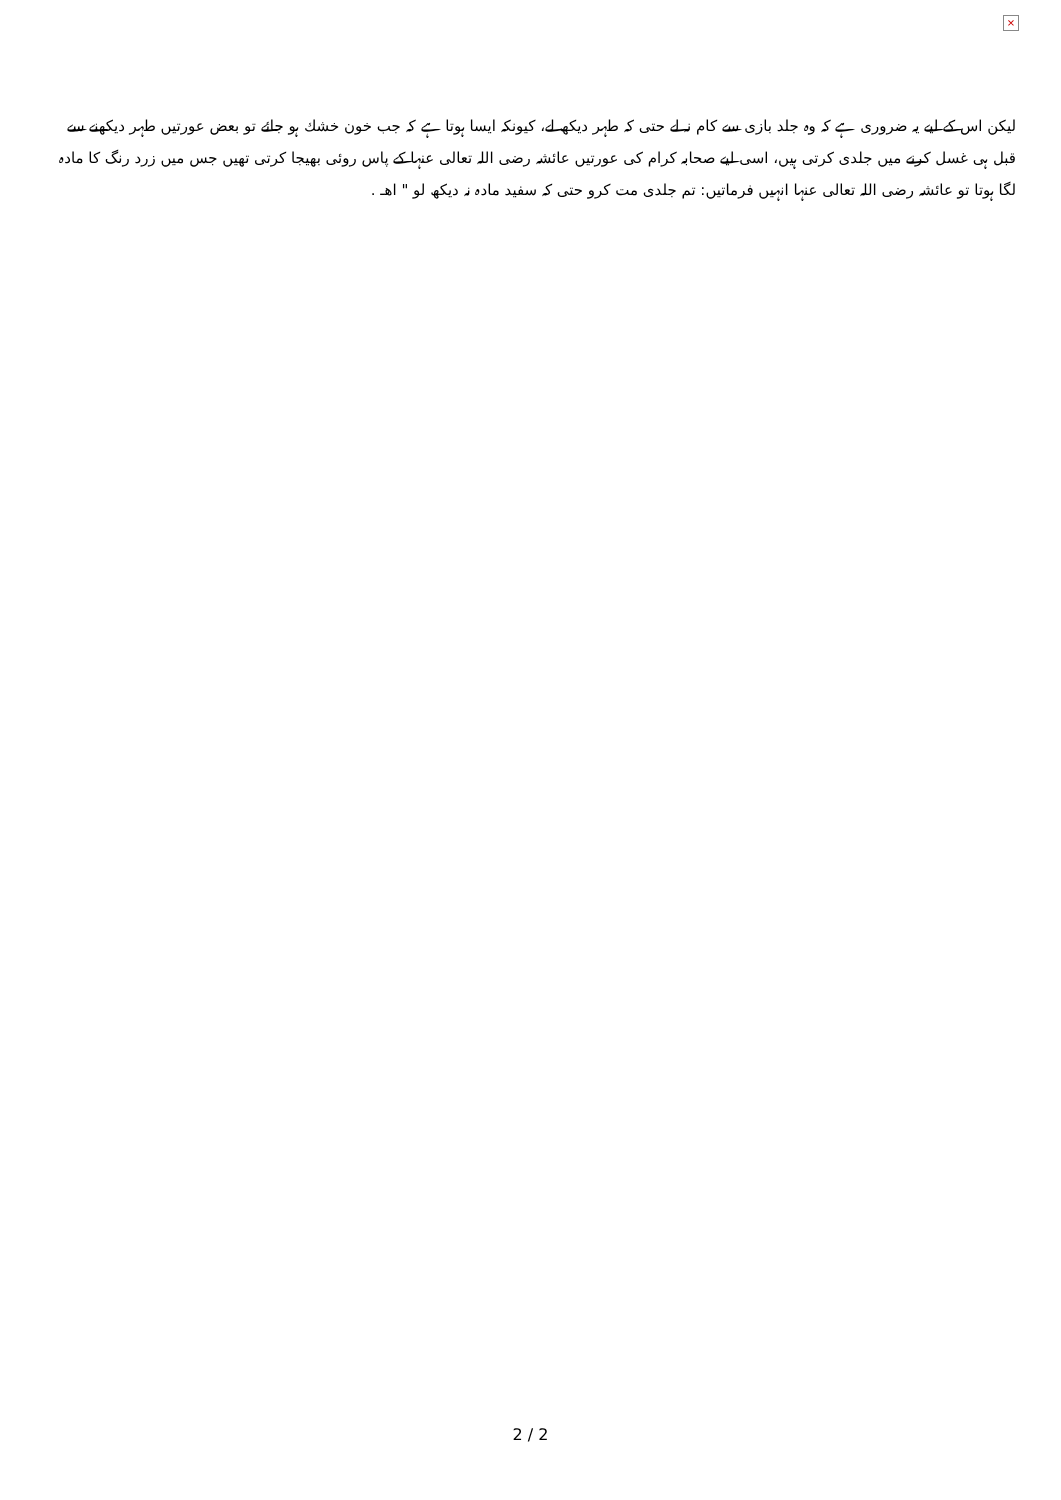×
لیکن اس کے لیے یہ ضروری ہے کہ وہ جلد بازی سے کام نہ لے حتی کہ طہر دیکھ لے، کیونکہ ایسا ہوتا ہے کہ جب خون خشك ہو جائے تو بعض عورتیں طہر دیکھنے سے قبل ہی غسل کرنے میں جلدی کرتی ہیں، اسی لیے صحابہ کرام کی عورتیں عائشہ رضی اللہ تعالی عنہا کے پاس روئی بھیجا کرتی تھیں جس میں زرد رنگ کا مادہ لگا ہوتا تو عائشہ رضی اللہ تعالی عنہا انہیں فرماتیں: تم جلدی مت کرو حتی کہ سفید مادہ نہ دیکھ لو " اھـ .
2 / 2